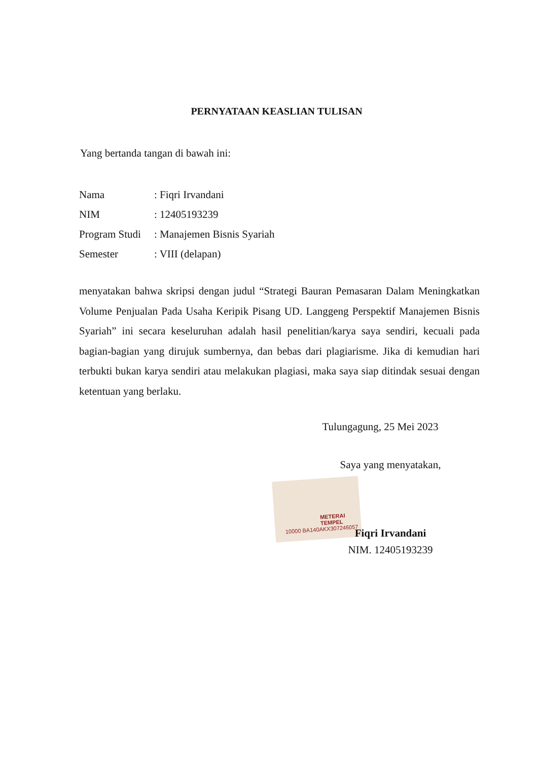PERNYATAAN KEASLIAN TULISAN
Yang bertanda tangan di bawah ini:
Nama: Fiqri Irvandani
NIM: 12405193239
Program Studi: Manajemen Bisnis Syariah
Semester: VIII (delapan)
menyatakan bahwa skripsi dengan judul “Strategi Bauran Pemasaran Dalam Meningkatkan Volume Penjualan Pada Usaha Keripik Pisang UD. Langgeng Perspektif Manajemen Bisnis Syariah” ini secara keseluruhan adalah hasil penelitian/karya saya sendiri, kecuali pada bagian-bagian yang dirujuk sumbernya, dan bebas dari plagiarisme. Jika di kemudian hari terbukti bukan karya sendiri atau melakukan plagiasi, maka saya siap ditindak sesuai dengan ketentuan yang berlaku.
METERAI TEMPEL
10000 BA140AKX307246057
Tulungagung, 25 Mei 2023
Saya yang menyatakan,
Fiqri Irvandani
NIM. 12405193239